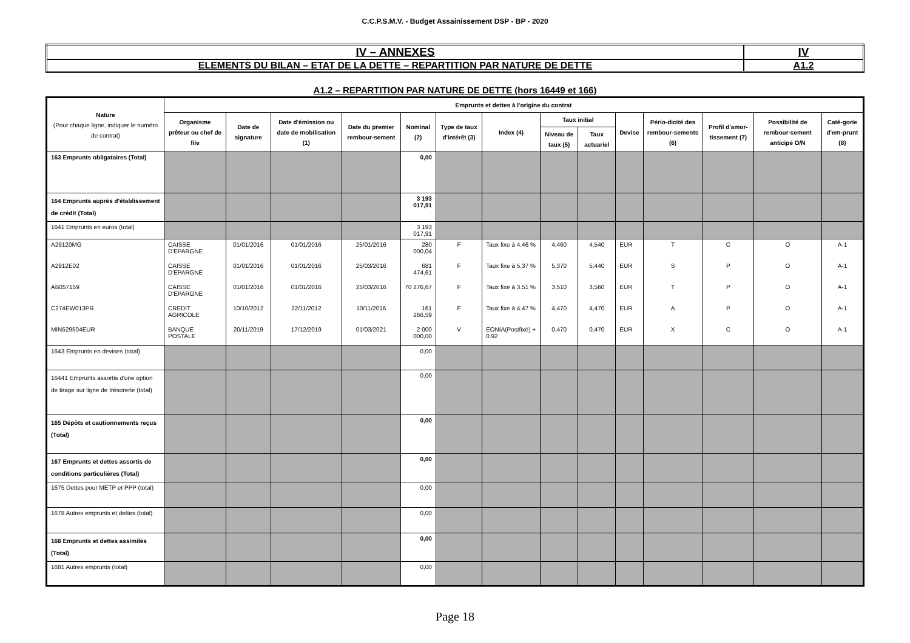C.C.P.S.M.V. - Budget Assainissement DSP - BP - 2020
| IV – ANNEXES | IV |
| ELEMENTS DU BILAN – ETAT DE LA DETTE – REPARTITION PAR NATURE DE DETTE | A1.2 |
A1.2 – REPARTITION PAR NATURE DE DETTE (hors 16449 et 166)
| Nature (Pour chaque ligne, indiquer le numéro de contrat) | Emprunts et dettes à l'origine du contrat | | | | | | | | | | | | | |
| --- | --- | --- | --- | --- | --- | --- | --- | --- | --- | --- | --- | --- | --- | --- |
| | Organisme prêteur ou chef de file | Date de signature | Date d'émission ou date de mobilisation (1) | Date du premier rembour-sement | Nominal (2) | Type de taux d'intérêt (3) | Index (4) | Taux initial | | Devise | Pério-dicité des rembour-sements (6) | Profil d'amor-tissement (7) | Possibilité de rembour-sement anticipé O/N | Caté-gorie d'em-prunt (8) |
| | | | | | | | | Niveau de taux (5) | Taux actuariel | | | | | |
| 163 Emprunts obligataires (Total) | | | | | 0,00 | | | | | | | | | |
| 164 Emprunts auprès d'établissement de crédit (Total) | | | | | 3 193 017,91 | | | | | | | | | |
| 1641 Emprunts en euros (total) | | | | | 3 193 017,91 | | | | | | | | | |
| A29120MG | CAISSE D'EPARGNE | 01/01/2016 | 01/01/2016 | 25/01/2016 | 280 000,04 | F | Taux fixe à 4.46 % | 4,460 | 4,540 | EUR | T | C | O | A-1 |
| A2912E02 | CAISSE D'EPARGNE | 01/01/2016 | 01/01/2016 | 25/03/2016 | 681 474,61 | F | Taux fixe à 5.37 % | 5,370 | 5,440 | EUR | S | P | O | A-1 |
| AB057159 | CAISSE D'EPARGNE | 01/01/2016 | 01/01/2016 | 25/03/2016 | 70 276,67 | F | Taux fixe à 3.51 % | 3,510 | 3,560 | EUR | T | P | O | A-1 |
| C274EW013PR | CREDIT AGRICOLE | 10/10/2012 | 22/11/2012 | 10/11/2016 | 161 266,59 | F | Taux fixe à 4.47 % | 4,470 | 4,470 | EUR | A | P | O | A-1 |
| MIN529504EUR | BANQUE POSTALE | 20/11/2019 | 17/12/2019 | 01/03/2021 | 2 000 000,00 | V | EONIA(Postfixé) + 0.92 | 0,470 | 0,470 | EUR | X | C | O | A-1 |
| 1643 Emprunts en devises (total) | | | | | 0,00 | | | | | | | | | |
| 16441 Emprunts assortis d'une option de tirage sur ligne de trésorerie (total) | | | | | 0,00 | | | | | | | | | |
| 165 Dépôts et cautionnements reçus (Total) | | | | | 0,00 | | | | | | | | | |
| 167 Emprunts et dettes assortis de conditions particulières (Total) | | | | | 0,00 | | | | | | | | | |
| 1675 Dettes pour METP et PPP (total) | | | | | 0,00 | | | | | | | | | |
| 1678 Autres emprunts et dettes (total) | | | | | 0,00 | | | | | | | | | |
| 168 Emprunts et dettes assimilés (Total) | | | | | 0,00 | | | | | | | | | |
| 1681 Autres emprunts (total) | | | | | 0,00 | | | | | | | | | |
Page 18